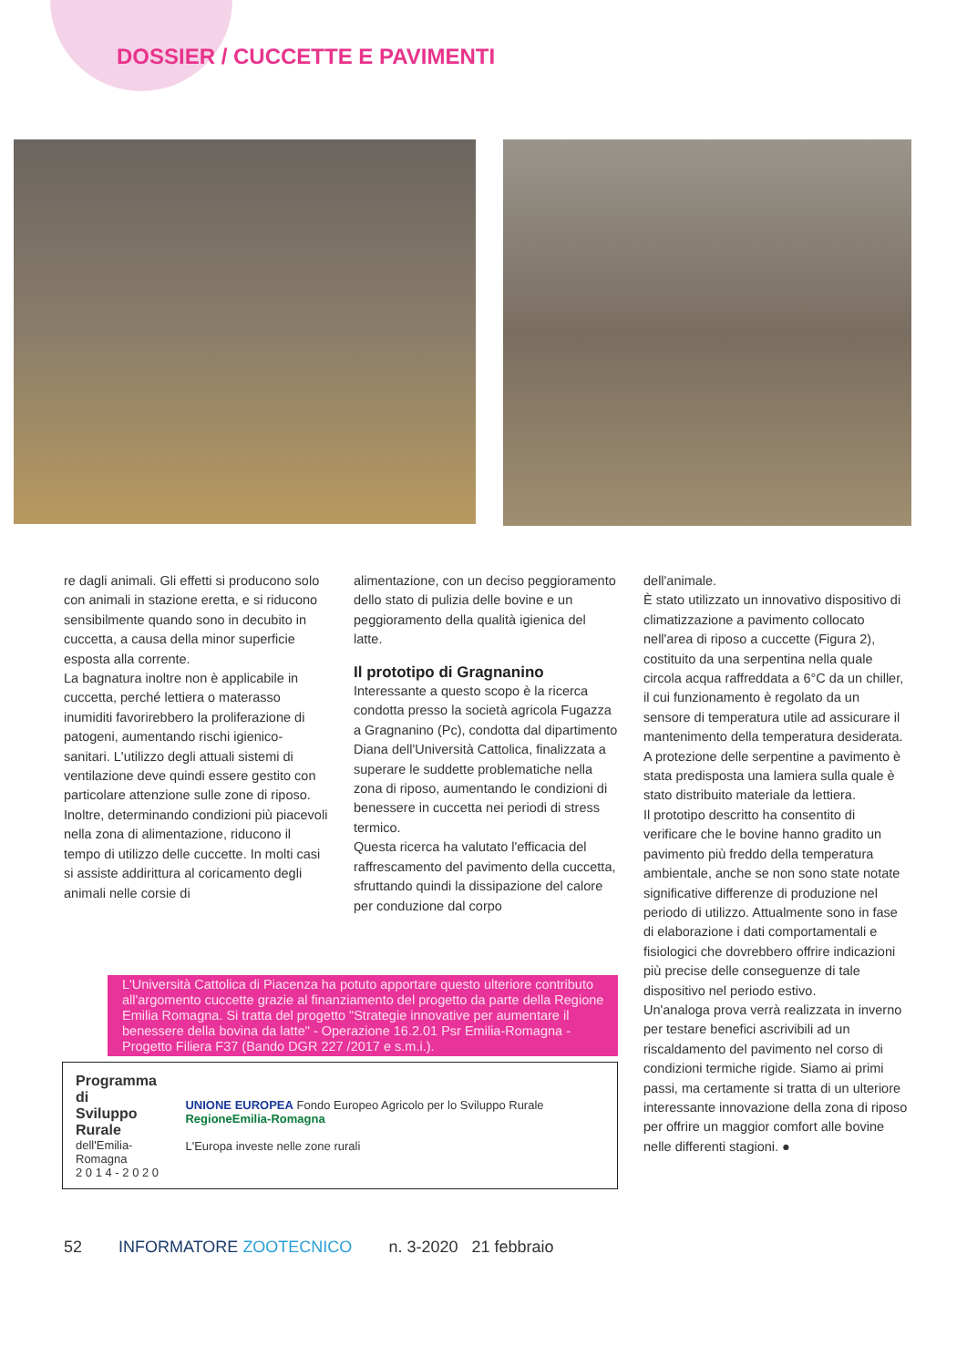DOSSIER / CUCCETTE E PAVIMENTI
re dagli animali. Gli effetti si producono solo con animali in stazione eretta, e si riducono sensibilmente quando sono in decubito in cuccetta, a causa della minor superficie esposta alla corrente.
La bagnatura inoltre non è applicabile in cuccetta, perché lettiera o materasso inumiditi favorirebbero la proliferazione di patogeni, aumentando rischi igienico-sanitari. L'utilizzo degli attuali sistemi di ventilazione deve quindi essere gestito con particolare attenzione sulle zone di riposo.
Inoltre, determinando condizioni più piacevoli nella zona di alimentazione, riducono il tempo di utilizzo delle cuccette. In molti casi si assiste addirittura al coricamento degli animali nelle corsie di
alimentazione, con un deciso peggioramento dello stato di pulizia delle bovine e un peggioramento della qualità igienica del latte.
Il prototipo di Gragnanino
Interessante a questo scopo è la ricerca condotta presso la società agricola Fugazza a Gragnanino (Pc), condotta dal dipartimento Diana dell'Università Cattolica, finalizzata a superare le suddette problematiche nella zona di riposo, aumentando le condizioni di benessere in cuccetta nei periodi di stress termico.
Questa ricerca ha valutato l'efficacia del raffrescamento del pavimento della cuccetta, sfruttando quindi la dissipazione del calore per conduzione dal corpo
dell'animale.
È stato utilizzato un innovativo dispositivo di climatizzazione a pavimento collocato nell'area di riposo a cuccette (Figura 2), costituito da una serpentina nella quale circola acqua raffreddata a 6°C da un chiller, il cui funzionamento è regolato da un sensore di temperatura utile ad assicurare il mantenimento della temperatura desiderata. A protezione delle serpentine a pavimento è stata predisposta una lamiera sulla quale è stato distribuito materiale da lettiera.
Il prototipo descritto ha consentito di verificare che le bovine hanno gradito un pavimento più freddo della temperatura ambientale, anche se non sono state notate significative differenze di produzione nel periodo di utilizzo. Attualmente sono in fase di elaborazione i dati comportamentali e fisiologici che dovrebbero offrire indicazioni più precise delle conseguenze di tale dispositivo nel periodo estivo.
Un'analoga prova verrà realizzata in inverno per testare benefici ascrivibili ad un riscaldamento del pavimento nel corso di condizioni termiche rigide. Siamo ai primi passi, ma certamente si tratta di un ulteriore interessante innovazione della zona di riposo per offrire un maggior comfort alle bovine nelle differenti stagioni. ●
L'Università Cattolica di Piacenza ha potuto apportare questo ulteriore contributo all'argomento cuccette grazie al finanziamento del progetto da parte della Regione Emilia Romagna. Si tratta del progetto "Strategie innovative per aumentare il benessere della bovina da latte" - Operazione 16.2.01 Psr Emilia-Romagna - Progetto Filiera F37 (Bando DGR 227 /2017 e s.m.i.).
Programma di
Sviluppo Rurale
dell'Emilia-Romagna
2 0 1 4 - 2 0 2 0
UNIONE EUROPEA Fondo Europeo Agricolo per lo Sviluppo Rurale RegioneEmilia-Romagna
L'Europa investe nelle zone rurali
52 INFORMATORE ZOOTECNICO n. 3-2020 21 febbraio